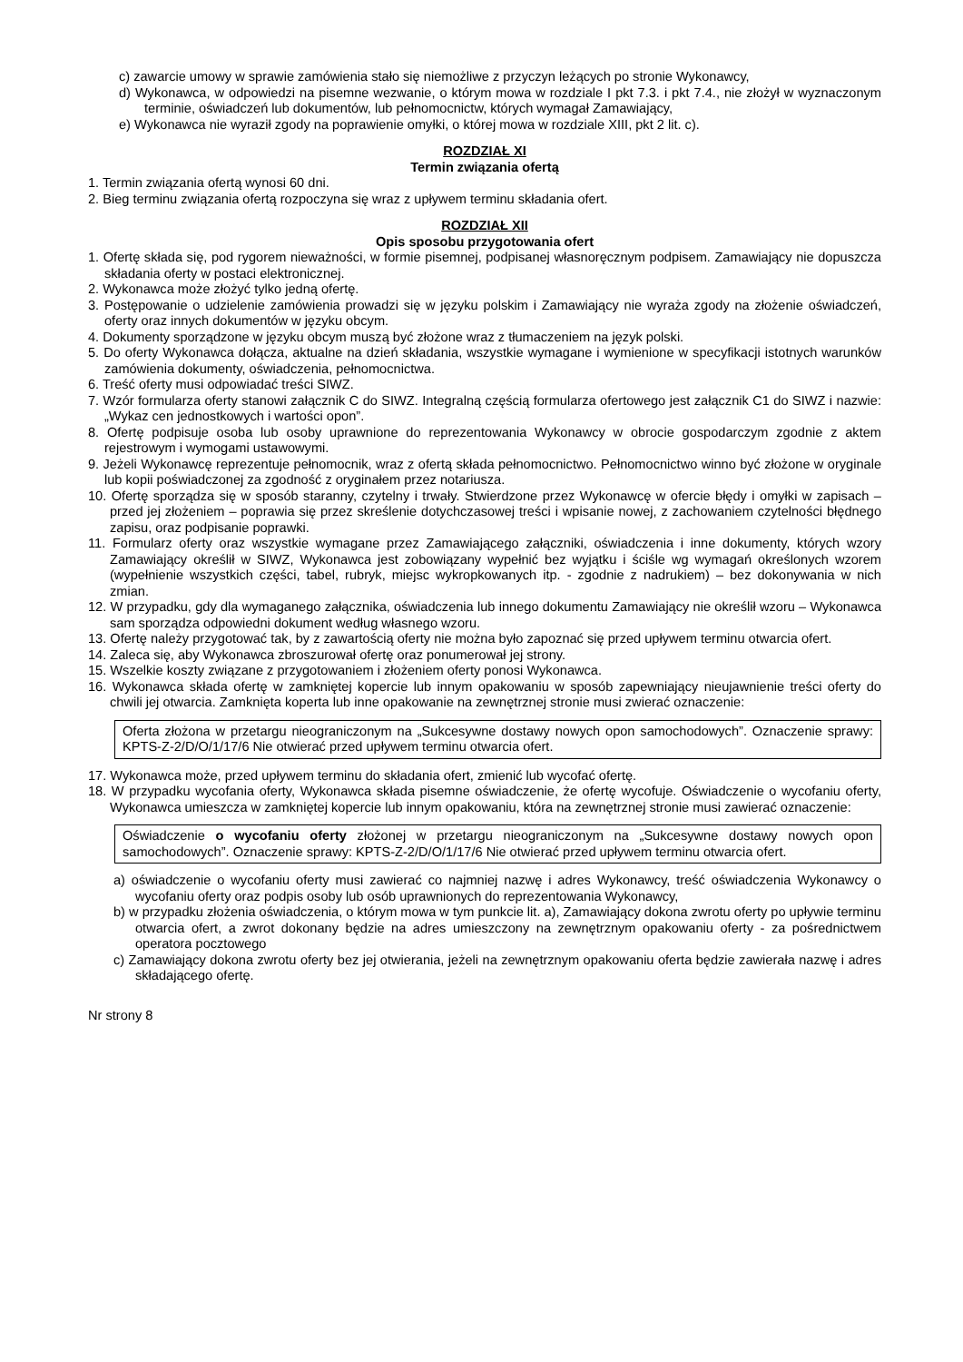c) zawarcie umowy w sprawie zamówienia stało się niemożliwe z przyczyn leżących po stronie Wykonawcy,
d) Wykonawca, w odpowiedzi na pisemne wezwanie, o którym mowa w rozdziale I pkt 7.3. i pkt 7.4., nie złożył w wyznaczonym terminie, oświadczeń lub dokumentów, lub pełnomocnictw, których wymagał Zamawiający,
e) Wykonawca nie wyraził zgody na poprawienie omyłki, o której mowa w rozdziale XIII, pkt 2 lit. c).
ROZDZIAŁ XI
Termin związania ofertą
1. Termin związania ofertą wynosi 60 dni.
2. Bieg terminu związania ofertą rozpoczyna się wraz z upływem terminu składania ofert.
ROZDZIAŁ XII
Opis sposobu przygotowania ofert
1. Ofertę składa się, pod rygorem nieważności, w formie pisemnej, podpisanej własnoręcznym podpisem. Zamawiający nie dopuszcza składania oferty w postaci elektronicznej.
2. Wykonawca może złożyć tylko jedną ofertę.
3. Postępowanie o udzielenie zamówienia prowadzi się w języku polskim i Zamawiający nie wyraża zgody na złożenie oświadczeń, oferty oraz innych dokumentów w języku obcym.
4. Dokumenty sporządzone w języku obcym muszą być złożone wraz z tłumaczeniem na język polski.
5. Do oferty Wykonawca dołącza, aktualne na dzień składania, wszystkie wymagane i wymienione w specyfikacji istotnych warunków zamówienia dokumenty, oświadczenia, pełnomocnictwa.
6. Treść oferty musi odpowiadać treści SIWZ.
7. Wzór formularza oferty stanowi załącznik C do SIWZ. Integralną częścią formularza ofertowego jest załącznik C1 do SIWZ i nazwie: „Wykaz cen jednostkowych i wartości opon”.
8. Ofertę podpisuje osoba lub osoby uprawnione do reprezentowania Wykonawcy w obrocie gospodarczym zgodnie z aktem rejestrowym i wymogami ustawowymi.
9. Jeżeli Wykonawcę reprezentuje pełnomocnik, wraz z ofertą składa pełnomocnictwo. Pełnomocnictwo winno być złożone w oryginale lub kopii poświadczonej za zgodność z oryginałem przez notariusza.
10. Ofertę sporządza się w sposób staranny, czytelny i trwały. Stwierdzone przez Wykonawcę w ofercie błędy i omyłki w zapisach – przed jej złożeniem – poprawia się przez skreślenie dotychczasowej treści i wpisanie nowej, z zachowaniem czytelności błędnego zapisu, oraz podpisanie poprawki.
11. Formularz oferty oraz wszystkie wymagane przez Zamawiającego załączniki, oświadczenia i inne dokumenty, których wzory Zamawiający określił w SIWZ, Wykonawca jest zobowiązany wypełnić bez wyjątku i ściśle wg wymagań określonych wzorem (wypełnienie wszystkich części, tabel, rubryk, miejsc wykropkowanych itp. - zgodnie z nadrukiem) – bez dokonywania w nich zmian.
12. W przypadku, gdy dla wymaganego załącznika, oświadczenia lub innego dokumentu Zamawiający nie określił wzoru – Wykonawca sam sporządza odpowiedni dokument według własnego wzoru.
13. Ofertę należy przygotować tak, by z zawartością oferty nie można było zapoznać się przed upływem terminu otwarcia ofert.
14. Zaleca się, aby Wykonawca zbroszurował ofertę oraz ponumerował jej strony.
15. Wszelkie koszty związane z przygotowaniem i złożeniem oferty ponosi Wykonawca.
16. Wykonawca składa ofertę w zamkniętej kopercie lub innym opakowaniu w sposób zapewniający nieujawnienie treści oferty do chwili jej otwarcia. Zamknięta koperta lub inne opakowanie na zewnętrznej stronie musi zwierać oznaczenie:
Oferta złożona w przetargu nieograniczonym na „Sukcesywne dostawy nowych opon samochodowych”. Oznaczenie sprawy: KPTS-Z-2/D/O/1/17/6 Nie otwierać przed upływem terminu otwarcia ofert.
17. Wykonawca może, przed upływem terminu do składania ofert, zmienić lub wycofać ofertę.
18. W przypadku wycofania oferty, Wykonawca składa pisemne oświadczenie, że ofertę wycofuje. Oświadczenie o wycofaniu oferty, Wykonawca umieszcza w zamkniętej kopercie lub innym opakowaniu, która na zewnętrznej stronie musi zawierać oznaczenie:
Oświadczenie o wycofaniu oferty złożonej w przetargu nieograniczonym na „Sukcesywne dostawy nowych opon samochodowych”. Oznaczenie sprawy: KPTS-Z-2/D/O/1/17/6 Nie otwierać przed upływem terminu otwarcia ofert.
a) oświadczenie o wycofaniu oferty musi zawierać co najmniej nazwę i adres Wykonawcy, treść oświadczenia Wykonawcy o wycofaniu oferty oraz podpis osoby lub osób uprawnionych do reprezentowania Wykonawcy,
b) w przypadku złożenia oświadczenia, o którym mowa w tym punkcie lit. a), Zamawiający dokona zwrotu oferty po upływie terminu otwarcia ofert, a zwrot dokonany będzie na adres umieszczony na zewnętrznym opakowaniu oferty - za pośrednictwem operatora pocztowego
c) Zamawiający dokona zwrotu oferty bez jej otwierania, jeżeli na zewnętrznym opakowaniu oferta będzie zawierała nazwę i adres składającego ofertę.
Nr strony 8